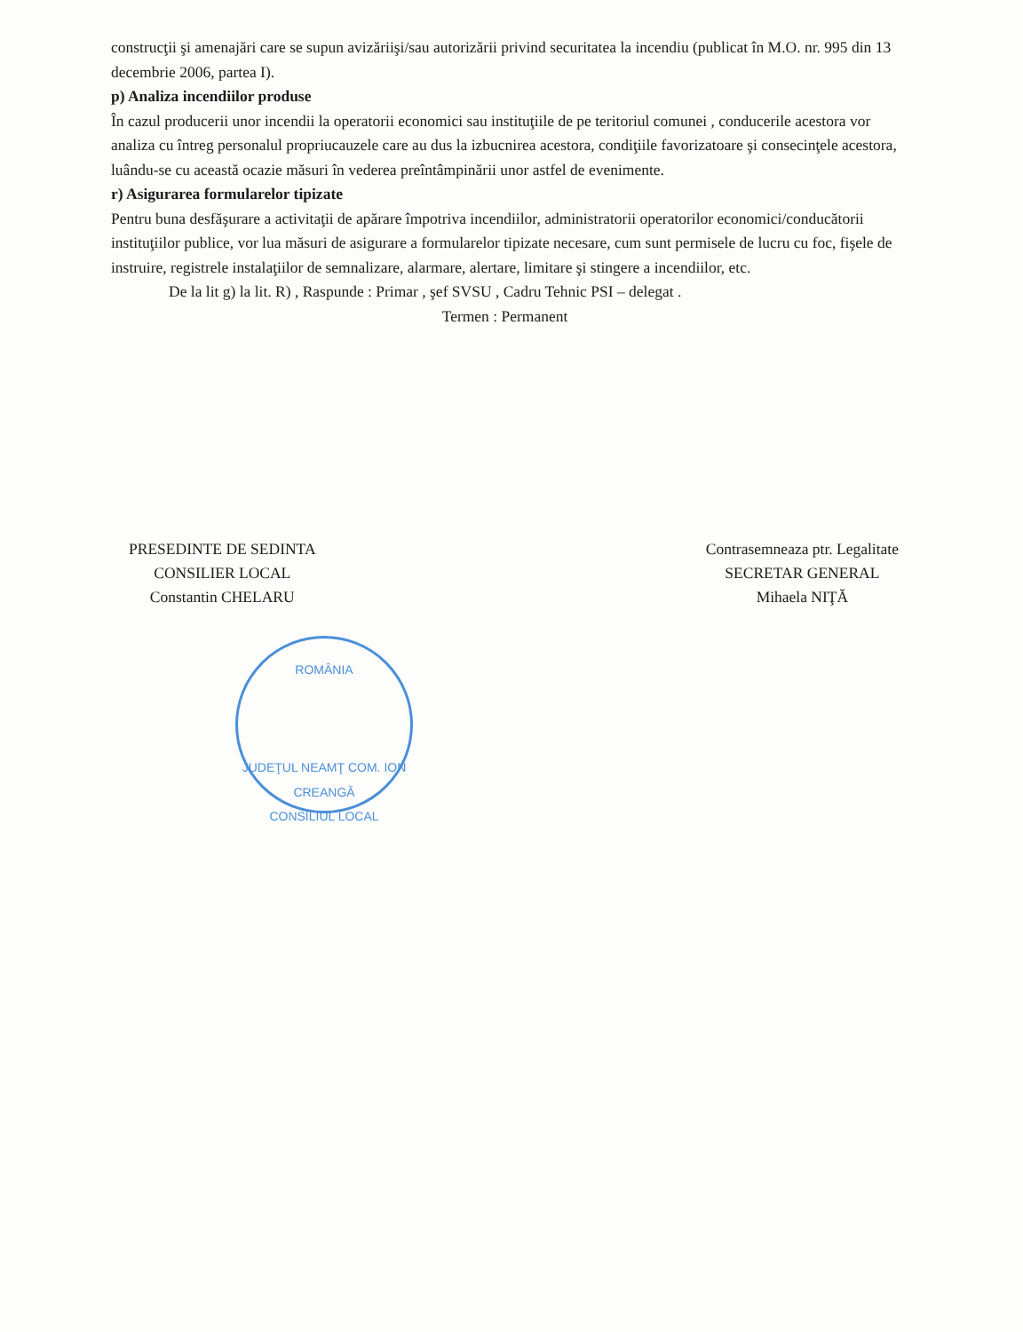construcţii şi amenajări care se supun avizăriişi/sau autorizării privind securitatea la incendiu (publicat în M.O. nr. 995 din 13 decembrie 2006, partea I).
p) Analiza incendiilor produse
În cazul producerii unor incendii la operatorii economici sau instituţiile de pe teritoriul comunei , conducerile acestora vor analiza cu întreg personalul propriucauzele care au dus la izbucnirea acestora, condiţiile favorizatoare şi consecinţele acestora, luându-se cu această ocazie măsuri în vederea preîntâmpinării unor astfel de evenimente.
r) Asigurarea formularelor tipizate
Pentru buna desfăşurare a activitaţii de apărare împotriva incendiilor, administratorii operatorilor economici/conducătorii instituţiilor publice, vor lua măsuri de asigurare a formularelor tipizate necesare, cum sunt permisele de lucru cu foc, fişele de instruire, registrele instalaţiilor de semnalizare, alarmare, alertare, limitare şi stingere a incendiilor, etc.
De la lit g) la lit. R) , Raspunde : Primar , şef SVSU , Cadru Tehnic PSI – delegat .
Termen : Permanent
PRESEDINTE DE SEDINTA
CONSILIER LOCAL
Constantin CHELARU
Contrasemneaza ptr. Legalitate
SECRETAR GENERAL
Mihaela NIŢĂ
ROMÂNIA
JUDEŢUL NEAMŢ COM. ION CREANGĂ
CONSILIUL LOCAL